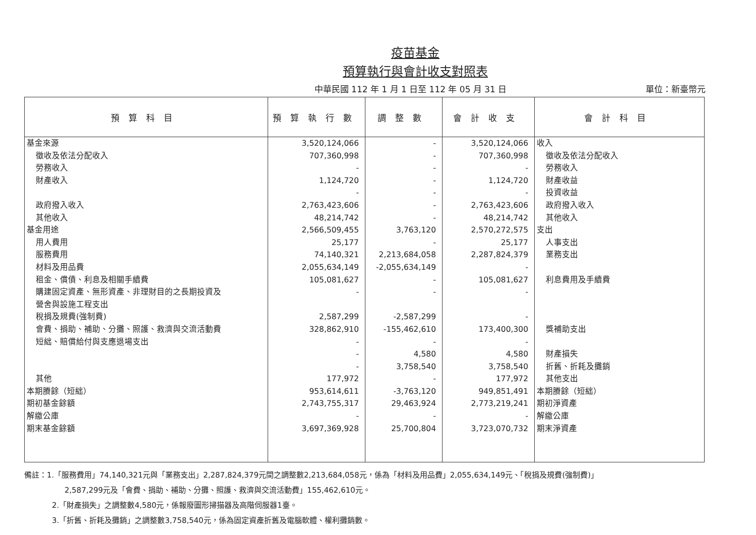疫苗基金
預算執行與會計收支對照表
中華民國 112 年 1 月 1 日至 112 年 05 月 31 日 單位：新臺幣元
| 預算科目 | 預算執行數 | 調整數 | 會計收支 | 會計科目 |
| --- | --- | --- | --- | --- |
| 基金來源 | 3,520,124,066 | - | 3,520,124,066 | 收入 |
| 徵收及依法分配收入 | 707,360,998 | - | 707,360,998 | 徵收及依法分配收入 |
| 勞務收入 | - | - | - | 勞務收入 |
| 財產收入 | 1,124,720 | - | 1,124,720 | 財產收益 |
| | - | - | - | 投資收益 |
| 政府撥入收入 | 2,763,423,606 | - | 2,763,423,606 | 政府撥入收入 |
| 其他收入 | 48,214,742 | - | 48,214,742 | 其他收入 |
| 基金用途 | 2,566,509,455 | 3,763,120 | 2,570,272,575 | 支出 |
| 用人費用 | 25,177 | - | 25,177 | 人事支出 |
| 服務費用 | 74,140,321 | 2,213,684,058 | 2,287,824,379 | 業務支出 |
| 材料及用品費 | 2,055,634,149 | -2,055,634,149 | - | |
| 租金、償債、利息及相關手續費 | 105,081,627 | - | 105,081,627 | 利息費用及手續費 |
| 購建固定資產、無形資產、非理財目的之長期投資及 | - | - | - | |
| 營舍與設施工程支出 | | | | |
| 稅捐及規費(強制費) | 2,587,299 | -2,587,299 | - | |
| 會費、捐助、補助、分攤、照護、救濟與交流活動費 | 328,862,910 | -155,462,610 | 173,400,300 | 獎補助支出 |
| 短絀、賠償給付與支應退場支出 | - | - | - | |
| | - | 4,580 | 4,580 | 財產損失 |
| | - | 3,758,540 | 3,758,540 | 折舊、折耗及攤銷 |
| 其他 | 177,972 | - | 177,972 | 其他支出 |
| 本期賸餘（短絀） | 953,614,611 | -3,763,120 | 949,851,491 | 本期賸餘（短絀） |
| 期初基金餘額 | 2,743,755,317 | 29,463,924 | 2,773,219,241 | 期初淨資產 |
| 解繳公庫 | - | - | - | 解繳公庫 |
| 期末基金餘額 | 3,697,369,928 | 25,700,804 | 3,723,070,732 | 期末淨資產 |
備註：1.「服務費用」74,140,321元與「業務支出」2,287,824,379元間之調整數2,213,684,058元，係為「材料及用品費」2,055,634,149元、「稅捐及規費(強制費)」
2,587,299元及「會費、捐助、補助、分攤、照護、救濟與交流活動費」155,462,610元。
2.「財產損失」之調整數4,580元，係報廢圖形掃描器及高階伺服器1臺。
3.「折舊、折耗及攤銷」之調整數3,758,540元，係為固定資產折舊及電腦軟體、權利攤銷數。